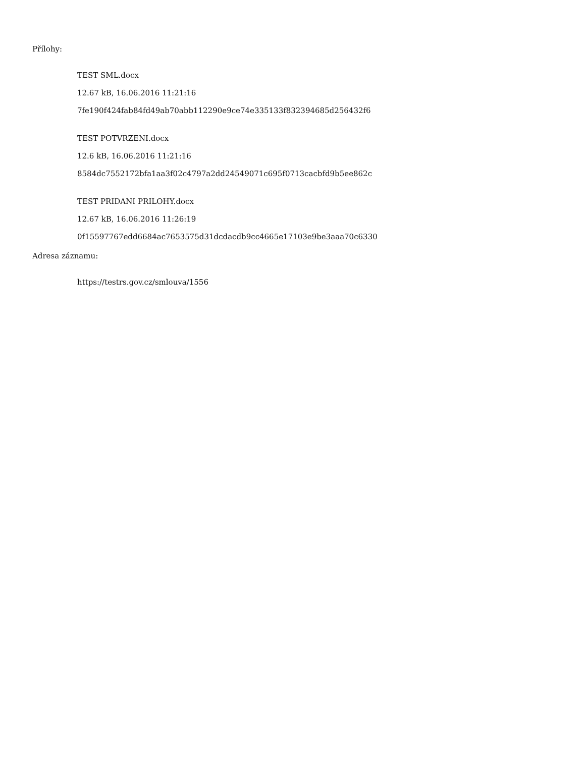Přílohy:
TEST SML.docx
12.67 kB, 16.06.2016 11:21:16
7fe190f424fab84fd49ab70abb112290e9ce74e335133f832394685d256432f6
TEST POTVRZENI.docx
12.6 kB, 16.06.2016 11:21:16
8584dc7552172bfa1aa3f02c4797a2dd24549071c695f0713cacbfd9b5ee862c
TEST PRIDANI PRILOHY.docx
12.67 kB, 16.06.2016 11:26:19
0f15597767edd6684ac7653575d31dcdacdb9cc4665e17103e9be3aaa70c6330
Adresa záznamu:
https://testrs.gov.cz/smlouva/1556